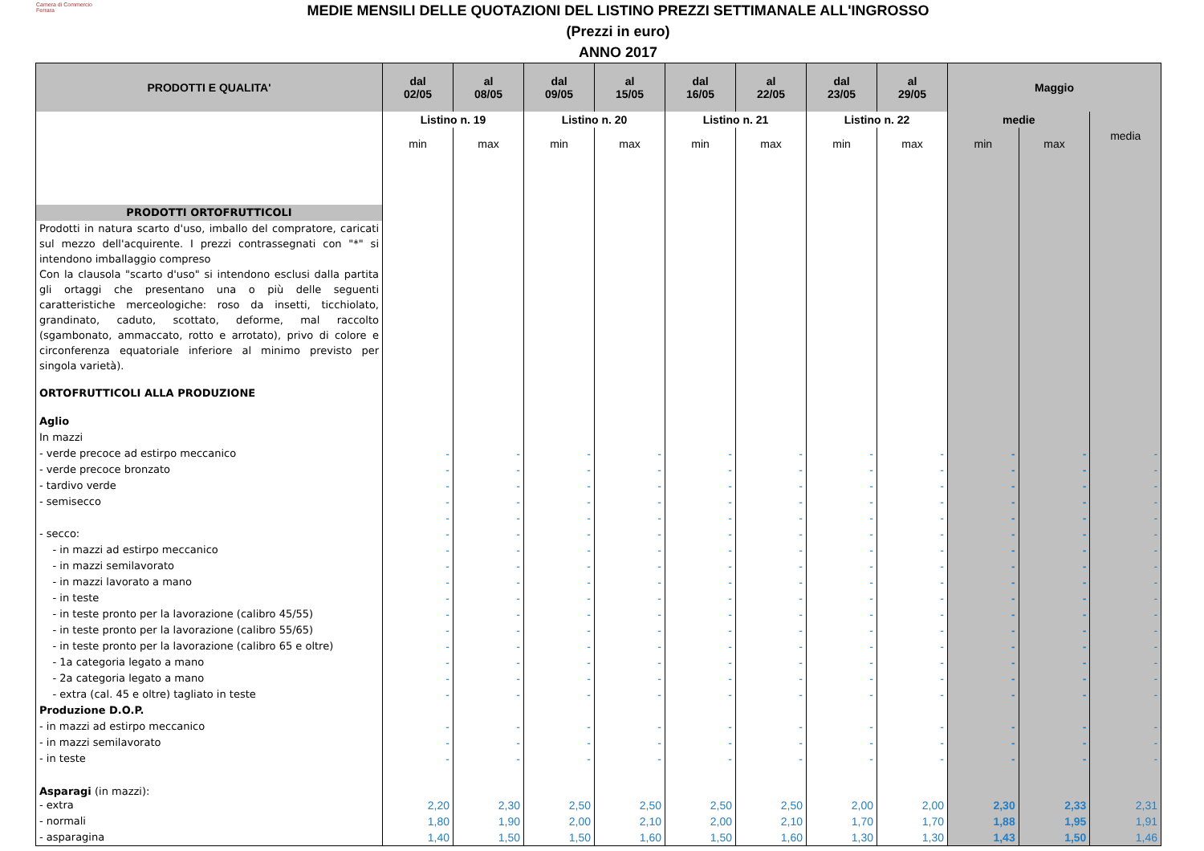Camera di Commercio
Ferrara
MEDIE MENSILI DELLE QUOTAZIONI DEL LISTINO PREZZI SETTIMANALE ALL'INGROSSO
(Prezzi in euro)
ANNO 2017
| PRODOTTI E QUALITA' | dal 02/05 | al 08/05 | dal 09/05 | al 15/05 | dal 16/05 | al 22/05 | dal 23/05 | al 29/05 | Maggio | | |
| --- | --- | --- | --- | --- | --- | --- | --- | --- | --- | --- | --- |
| | Listino n. 19 | | Listino n. 20 | | Listino n. 21 | | Listino n. 22 | | medie | | media |
| | min | max | min | max | min | max | min | max | min | max | |
| PRODOTTI ORTOFRUTTICOLI | | | | | | | | | | | |
| Prodotti in natura scarto d'uso, imballo del compratore, caricati sul mezzo dell'acquirente. I prezzi contrassegnati con "*" si intendono imballaggio compreso Con la clausola "scarto d'uso" si intendono esclusi dalla partita gli ortaggi che presentano una o più delle seguenti caratteristiche merceologiche: roso da insetti, ticchiolato, grandinato, caduto, scottato, deforme, mal raccolto (sgambonato, ammaccato, rotto e arrotato), privo di colore e circonferenza equatoriale inferiore al minimo previsto per singola varietà). | | | | | | | | | | | |
| ORTOFRUTTICOLI ALLA PRODUZIONE | | | | | | | | | | | |
| Aglio | | | | | | | | | | | |
| In mazzi | | | | | | | | | | | |
| - verde precoce ad estirpo meccanico | - | - | - | - | - | - | - | - | - | - | - |
| - verde precoce bronzato | - | - | - | - | - | - | - | - | - | - | - |
| - tardivo verde | - | - | - | - | - | - | - | - | - | - | - |
| - semisecco | - | - | - | - | - | - | - | - | - | - | - |
| | - | - | - | - | - | - | - | - | - | - | - |
| - secco: | - | - | - | - | - | - | - | - | - | - | - |
| - in mazzi ad estirpo meccanico | - | - | - | - | - | - | - | - | - | - | - |
| - in mazzi semilavorato | - | - | - | - | - | - | - | - | - | - | - |
| - in mazzi lavorato a mano | - | - | - | - | - | - | - | - | - | - | - |
| - in teste | - | - | - | - | - | - | - | - | - | - | - |
| - in teste pronto per la lavorazione (calibro 45/55) | - | - | - | - | - | - | - | - | - | - | - |
| - in teste pronto per la lavorazione (calibro 55/65) | - | - | - | - | - | - | - | - | - | - | - |
| - in teste pronto per la lavorazione (calibro 65 e oltre) | - | - | - | - | - | - | - | - | - | - | - |
| - 1a categoria legato a mano | - | - | - | - | - | - | - | - | - | - | - |
| - 2a categoria legato a mano | - | - | - | - | - | - | - | - | - | - | - |
| - extra (cal. 45 e oltre) tagliato in teste | - | - | - | - | - | - | - | - | - | - | - |
| Produzione D.O.P. | | | | | | | | | | | |
| - in mazzi ad estirpo meccanico | - | - | - | - | - | - | - | - | - | - | - |
| - in mazzi semilavorato | - | - | - | - | - | - | - | - | - | - | - |
| - in teste | - | - | - | - | - | - | - | - | - | - | - |
| Asparagi (in mazzi): | | | | | | | | | | | |
| - extra | 2,20 | 2,30 | 2,50 | 2,50 | 2,50 | 2,50 | 2,00 | 2,00 | 2,30 | 2,33 | 2,31 |
| - normali | 1,80 | 1,90 | 2,00 | 2,10 | 2,00 | 2,10 | 1,70 | 1,70 | 1,88 | 1,95 | 1,91 |
| - asparagina | 1,40 | 1,50 | 1,50 | 1,60 | 1,50 | 1,60 | 1,30 | 1,30 | 1,43 | 1,50 | 1,46 |